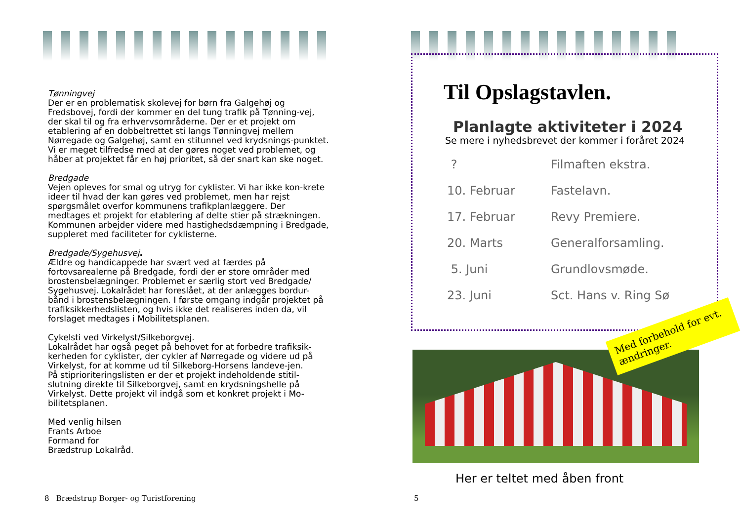Tønningvej
Der er en problematisk skolevej for børn fra Galgehøj og Fredsbovej, fordi der kommer en del tung trafik på Tønning-vej, der skal til og fra erhvervsområderne. Der er et projekt om etablering af en dobbeltrettet sti langs Tønningvej mellem Nørregade og Galgehøj, samt en stitunnel ved krydsnings-punktet. Vi er meget tilfredse med at der gøres noget ved problemet, og håber at projektet får en høj prioritet, så der snart kan ske noget.
Bredgade
Vejen opleves for smal og utryg for cyklister. Vi har ikke kon-krete ideer til hvad der kan gøres ved problemet, men har rejst spørgsmålet overfor kommunens trafikplanlæggere. Der medtages et projekt for etablering af delte stier på strækningen. Kommunen arbejder videre med hastighedsdæmpning i Bredgade, suppleret med faciliteter for cyklisterne.
Bredgade/Sygehusvej.
Ældre og handicappede har svært ved at færdes på fortovsarealerne på Bredgade, fordi der er store områder med brostensbelægninger. Problemet er særlig stort ved Bredgade/ Sygehusvej. Lokalrådet har foreslået, at der anlægges bordur-bånd i brostensbelægningen. I første omgang indgår projektet på trafiksikkerhedslisten, og hvis ikke det realiseres inden da, vil forslaget medtages i Mobilitetsplanen.
Cykelsti ved Virkelyst/Silkeborgvej.
Lokalrådet har også peget på behovet for at forbedre trafiksik-kerheden for cyklister, der cykler af Nørregade og videre ud på Virkelyst, for at komme ud til Silkeborg-Horsens landeve-jen.
På stiprioriteringslisten er der et projekt indeholdende stitil-slutning direkte til Silkeborgvej, samt en krydsningshelle på Virkelyst. Dette projekt vil indgå som et konkret projekt i Mo-bilitetsplanen.
Med venlig hilsen
Frants Arboe
Formand for
Brædstrup Lokalråd.
8 Brædstrup Borger- og Turistforening
5
Til Opslagstavlen.
Planlagte aktiviteter i 2024
Se mere i nyhedsbrevet der kommer i foråret 2024
| ? | Filmaften ekstra. |
| 10. Februar | Fastelavn. |
| 17. Februar | Revy Premiere. |
| 20. Marts | Generalforsamling. |
| 5. Juni | Grundlovsmøde. |
| 23. Juni | Sct. Hans v. Ring Sø |
Med forbehold for evt. ændringer.
Her er teltet med åben front